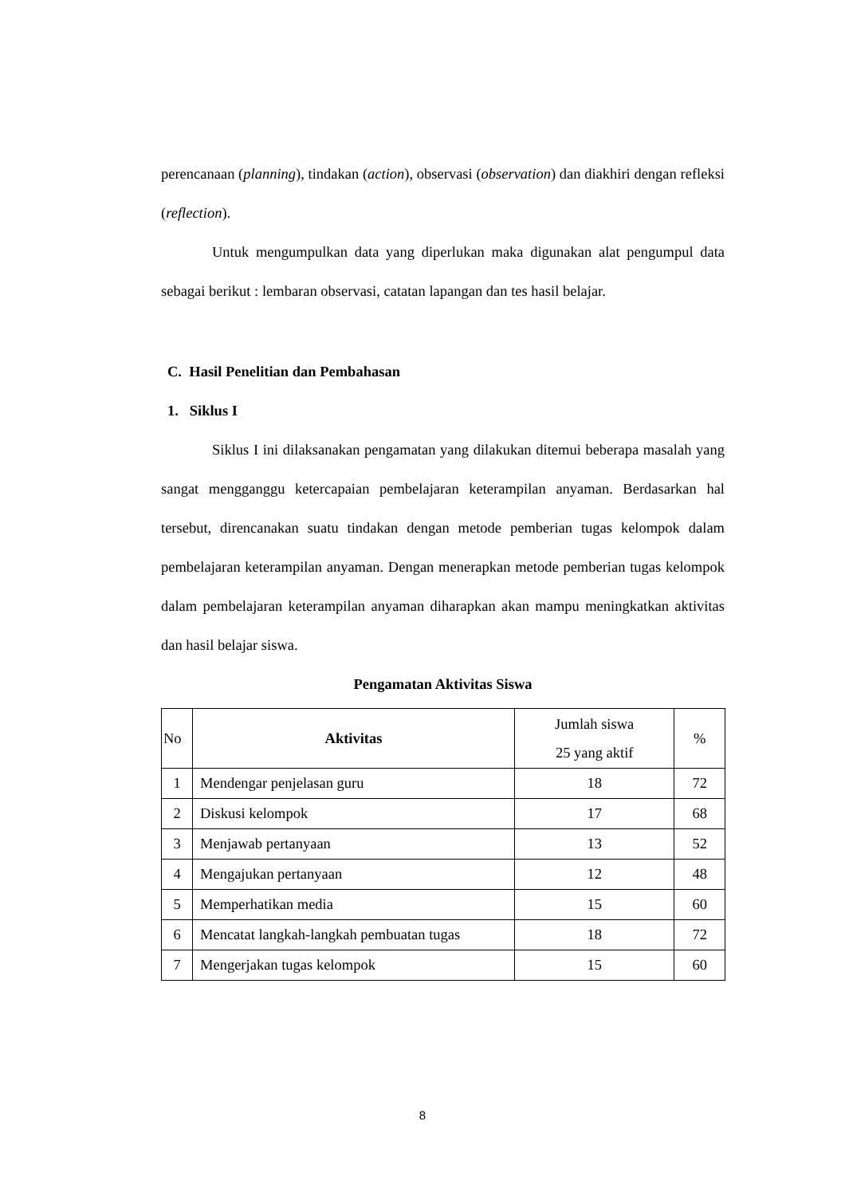perencanaan (planning), tindakan (action), observasi (observation) dan diakhiri dengan refleksi (reflection).
Untuk mengumpulkan data yang diperlukan maka digunakan alat pengumpul data sebagai berikut : lembaran observasi, catatan lapangan dan tes hasil belajar.
C. Hasil Penelitian dan Pembahasan
1. Siklus I
Siklus I ini dilaksanakan pengamatan yang dilakukan ditemui beberapa masalah yang sangat mengganggu ketercapaian pembelajaran keterampilan anyaman. Berdasarkan hal tersebut, direncanakan suatu tindakan dengan metode pemberian tugas kelompok dalam pembelajaran keterampilan anyaman. Dengan menerapkan metode pemberian tugas kelompok dalam pembelajaran keterampilan anyaman diharapkan akan mampu meningkatkan aktivitas dan hasil belajar siswa.
Pengamatan Aktivitas Siswa
| No | Aktivitas | Jumlah siswa 25 yang aktif | % |
| --- | --- | --- | --- |
| 1 | Mendengar penjelasan guru | 18 | 72 |
| 2 | Diskusi kelompok | 17 | 68 |
| 3 | Menjawab pertanyaan | 13 | 52 |
| 4 | Mengajukan pertanyaan | 12 | 48 |
| 5 | Memperhatikan media | 15 | 60 |
| 6 | Mencatat langkah-langkah pembuatan tugas | 18 | 72 |
| 7 | Mengerjakan tugas kelompok | 15 | 60 |
8